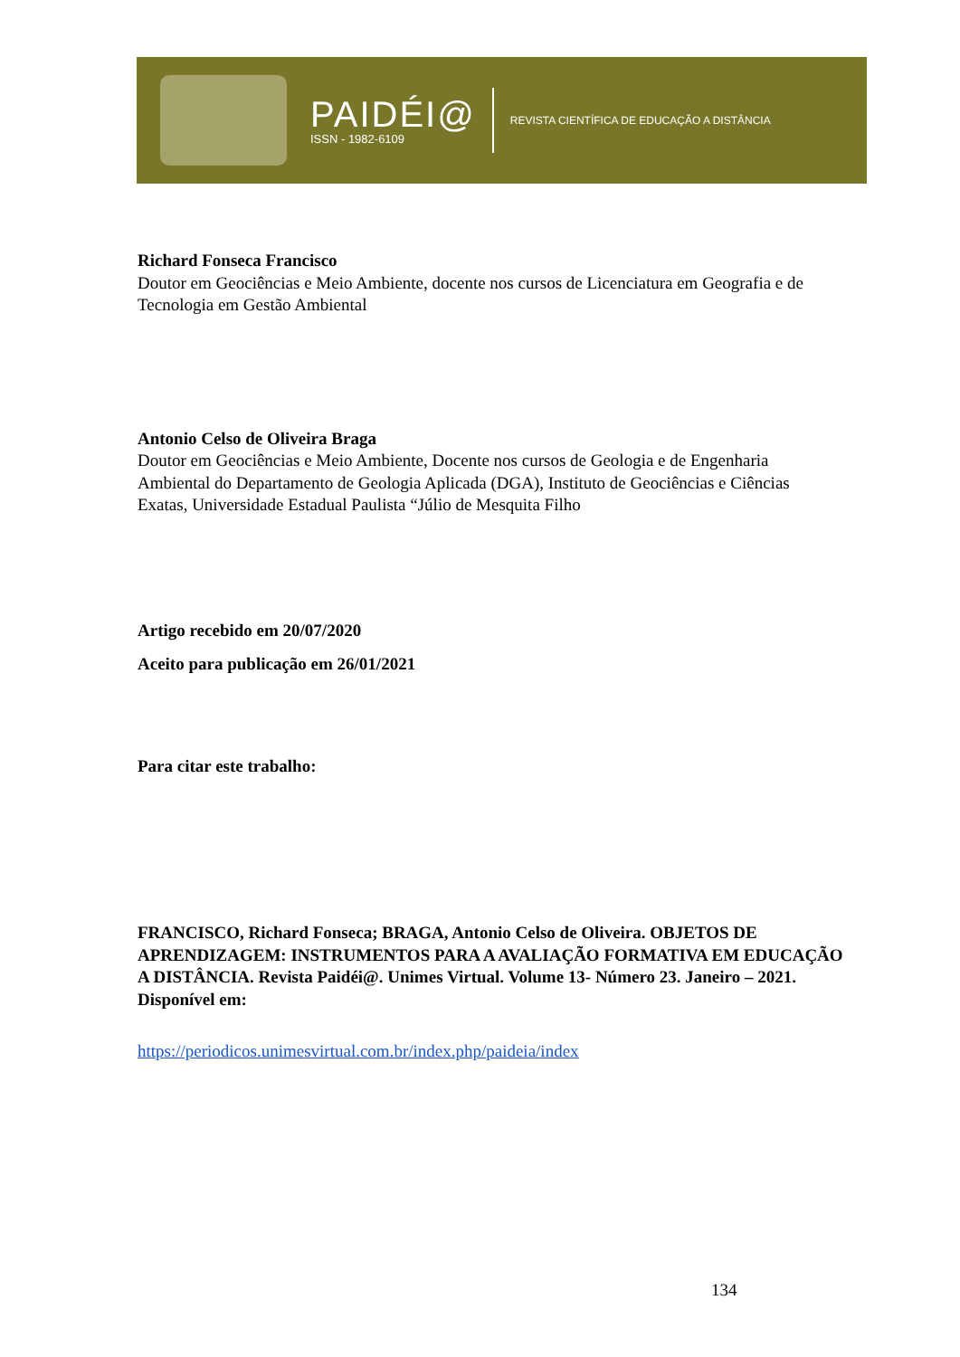PAIDÉI@
ISSN - 1982-6109
REVISTA CIENTÍFICA DE EDUCAÇÃO A DISTÂNCIA
Richard Fonseca Francisco
Doutor em Geociências e Meio Ambiente, docente nos cursos de Licenciatura em Geografia e de Tecnologia em Gestão Ambiental
Antonio Celso de Oliveira Braga
Doutor em Geociências e Meio Ambiente, Docente nos cursos de Geologia e de Engenharia Ambiental do Departamento de Geologia Aplicada (DGA), Instituto de Geociências e Ciências Exatas, Universidade Estadual Paulista “Júlio de Mesquita Filho
Artigo recebido em 20/07/2020
Aceito para publicação em 26/01/2021
Para citar este trabalho:
FRANCISCO, Richard Fonseca; BRAGA, Antonio Celso de Oliveira. OBJETOS DE APRENDIZAGEM: INSTRUMENTOS PARA A AVALIAÇÃO FORMATIVA EM EDUCAÇÃO A DISTÂNCIA. Revista Paidéi@. Unimes Virtual. Volume 13- Número 23. Janeiro – 2021. Disponível em:
https://periodicos.unimesvirtual.com.br/index.php/paideia/index
134